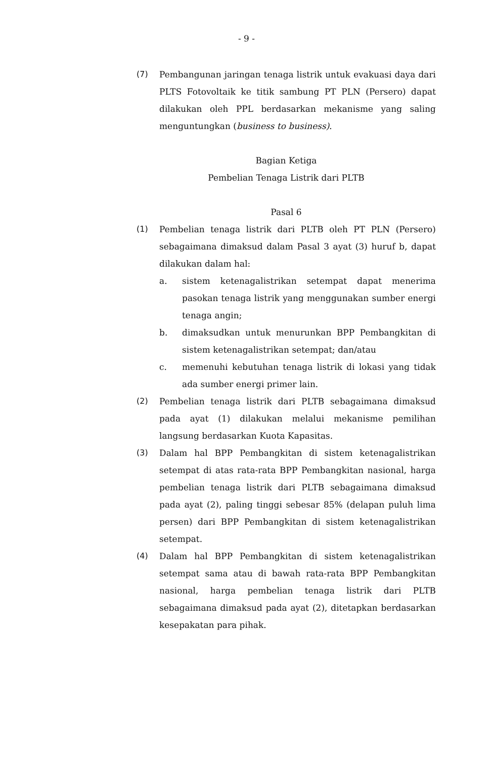- 9 -
(7) Pembangunan jaringan tenaga listrik untuk evakuasi daya dari PLTS Fotovoltaik ke titik sambung PT PLN (Persero) dapat dilakukan oleh PPL berdasarkan mekanisme yang saling menguntungkan (business to business).
Bagian Ketiga
Pembelian Tenaga Listrik dari PLTB
Pasal 6
(1) Pembelian tenaga listrik dari PLTB oleh PT PLN (Persero) sebagaimana dimaksud dalam Pasal 3 ayat (3) huruf b, dapat dilakukan dalam hal:
a. sistem ketenagalistrikan setempat dapat menerima pasokan tenaga listrik yang menggunakan sumber energi tenaga angin;
b. dimaksudkan untuk menurunkan BPP Pembangkitan di sistem ketenagalistrikan setempat; dan/atau
c. memenuhi kebutuhan tenaga listrik di lokasi yang tidak ada sumber energi primer lain.
(2) Pembelian tenaga listrik dari PLTB sebagaimana dimaksud pada ayat (1) dilakukan melalui mekanisme pemilihan langsung berdasarkan Kuota Kapasitas.
(3) Dalam hal BPP Pembangkitan di sistem ketenagalistrikan setempat di atas rata-rata BPP Pembangkitan nasional, harga pembelian tenaga listrik dari PLTB sebagaimana dimaksud pada ayat (2), paling tinggi sebesar 85% (delapan puluh lima persen) dari BPP Pembangkitan di sistem ketenagalistrikan setempat.
(4) Dalam hal BPP Pembangkitan di sistem ketenagalistrikan setempat sama atau di bawah rata-rata BPP Pembangkitan nasional, harga pembelian tenaga listrik dari PLTB sebagaimana dimaksud pada ayat (2), ditetapkan berdasarkan kesepakatan para pihak.